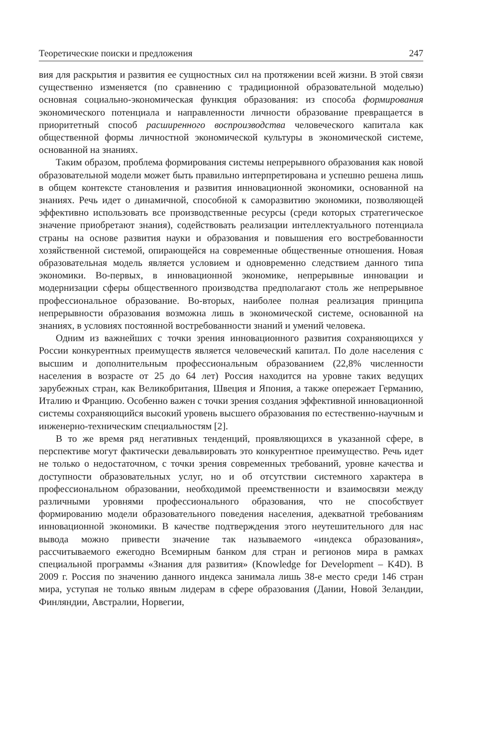Теоретические поиски и предложения 247
вия для раскрытия и развития ее сущностных сил на протяжении всей жизни. В этой связи существенно изменяется (по сравнению с традиционной образовательной моделью) основная социально-экономическая функция образования: из способа формирования экономического потенциала и направленности личности образование превращается в приоритетный способ расширенного воспроизводства человеческого капитала как общественной формы личностной экономической культуры в экономической системе, основанной на знаниях.
Таким образом, проблема формирования системы непрерывного образования как новой образовательной модели может быть правильно интерпретирована и успешно решена лишь в общем контексте становления и развития инновационной экономики, основанной на знаниях. Речь идет о динамичной, способной к саморазвитию экономики, позволяющей эффективно использовать все производственные ресурсы (среди которых стратегическое значение приобретают знания), содействовать реализации интеллектуального потенциала страны на основе развития науки и образования и повышения его востребованности хозяйственной системой, опирающейся на современные общественные отношения. Новая образовательная модель является условием и одновременно следствием данного типа экономики. Во-первых, в инновационной экономике, непрерывные инновации и модернизации сферы общественного производства предполагают столь же непрерывное профессиональное образование. Во-вторых, наиболее полная реализация принципа непрерывности образования возможна лишь в экономической системе, основанной на знаниях, в условиях постоянной востребованности знаний и умений человека.
Одним из важнейших с точки зрения инновационного развития сохраняющихся у России конкурентных преимуществ является человеческий капитал. По доле населения с высшим и дополнительным профессиональным образованием (22,8% численности населения в возрасте от 25 до 64 лет) Россия находится на уровне таких ведущих зарубежных стран, как Великобритания, Швеция и Япония, а также опережает Германию, Италию и Францию. Особенно важен с точки зрения создания эффективной инновационной системы сохраняющийся высокий уровень высшего образования по естественно-научным и инженерно-техническим специальностям [2].
В то же время ряд негативных тенденций, проявляющихся в указанной сфере, в перспективе могут фактически девальвировать это конкурентное преимущество. Речь идет не только о недостаточном, с точки зрения современных требований, уровне качества и доступности образовательных услуг, но и об отсутствии системного характера в профессиональном образовании, необходимой преемственности и взаимосвязи между различными уровнями профессионального образования, что не способствует формированию модели образовательного поведения населения, адекватной требованиям инновационной экономики. В качестве подтверждения этого неутешительного для нас вывода можно привести значение так называемого «индекса образования», рассчитываемого ежегодно Всемирным банком для стран и регионов мира в рамках специальной программы «Знания для развития» (Knowledge for Development – K4D). В 2009 г. Россия по значению данного индекса занимала лишь 38-е место среди 146 стран мира, уступая не только явным лидерам в сфере образования (Дании, Новой Зеландии, Финляндии, Австралии, Норвегии,